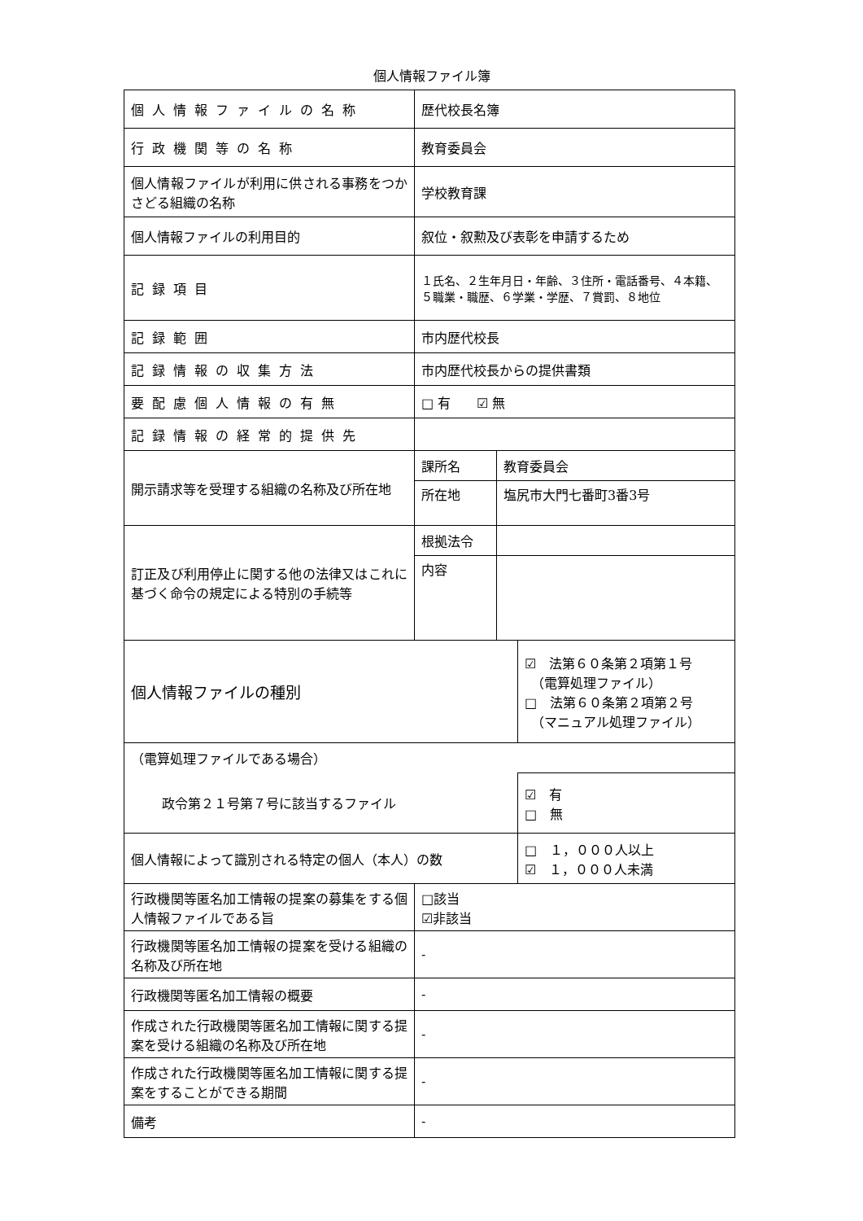個人情報ファイル簿
| 個人情報ファイルの名称 | 歴代校長名簿 | | |
| 行政機関等の名称 | 教育委員会 | | |
| 個人情報ファイルが利用に供される事務をつかさどる組織の名称 | 学校教育課 | | |
| 個人情報ファイルの利用目的 | 叙位・叙勲及び表彰を申請するため | | |
| 記録項目 | １氏名、２生年月日・年齢、３住所・電話番号、４本籍、５職業・職歴、６学業・学歴、７賞罰、８地位 | | |
| 記録範囲 | 市内歴代校長 | | |
| 記録情報の収集方法 | 市内歴代校長からの提供書類 | | |
| 要配慮個人情報の有無 | □ 有 ☑ 無 | | |
| 記録情報の経常的提供先 | | | |
| 開示請求等を受理する組織の名称及び所在地 | 課所名 | 教育委員会 | |
| | 所在地 | 塩尻市大門七番町3番3号 | |
| 訂正及び利用停止に関する他の法律又はこれに基づく命令の規定による特別の手続等 | 根拠法令 | | |
| | 内容 | | |
| 個人情報ファイルの種別 | | | ☑ 法第６０条第２項第１号 （電算処理ファイル） □ 法第６０条第２項第２号 （マニュアル処理ファイル） |
| （電算処理ファイルである場合） | | | |
| 政令第２１号第７号に該当するファイル | | | ☑ 有 □ 無 |
| 個人情報によって識別される特定の個人（本人）の数 | | | □ １，０００人以上 ☑ １，０００人未満 |
| 行政機関等匿名加工情報の提案の募集をする個人情報ファイルである旨 | □該当 ☑非該当 | | |
| 行政機関等匿名加工情報の提案を受ける組織の名称及び所在地 | - | | |
| 行政機関等匿名加工情報の概要 | - | | |
| 作成された行政機関等匿名加工情報に関する提案を受ける組織の名称及び所在地 | - | | |
| 作成された行政機関等匿名加工情報に関する提案をすることができる期間 | - | | |
| 備考 | - | | |